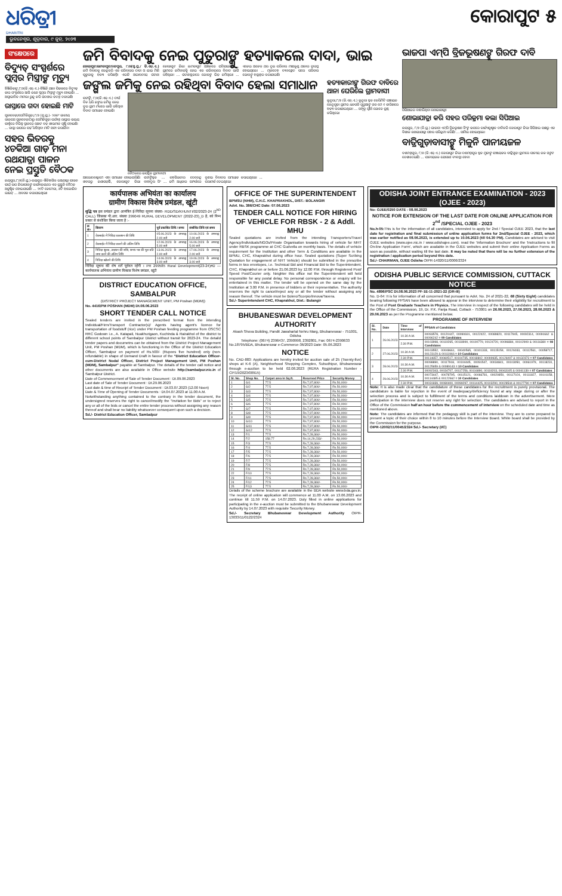ଧରିତ୍ରୀ
DHARITRI
ଭୁବନେଶ୍ୱର, ଶୁକ୍ରବାର, ୯ ଜୁନ୍, ୨୦୨୩
କୋରାପୁଟ ୫
ସଂକ୍ଷେପରେ
ବିଦ୍ୟୁତ୍ ସଂସ୍ପର୍ଶରେ ପ୍ଲମ୍ବର ମିସ୍ତ୍ରୀଙ୍କ ମୃତ୍ୟୁ
ହିଞ୍ଜିଳିକାଟୁ,୮/୬(ଡି.ଏନ୍.ଏ.)-ହିଞ୍ଜିଳି ଥାନା ପିତଳରେ ବିଦ୍ୟୁତ୍ ତାର ସଂସ୍ପର୍ଶରେ ଆସି ଜଣେ ପ୍ଲମ୍ବର ମିସ୍ତ୍ରୀଙ୍କ ମୃତ୍ୟୁ ହୋଇଛି। ... ଅସ୍ୱାଭାବିକ ମାମଲା ରୁଜୁ କରି ଘଟଣାର ତଦନ୍ତ ଚଳାଇଛି।
ରାସ୍ତାରେ ଗଦା ହୋଇଛି ମାଟି
ସୁନାବେଡ଼ା/ସେମିଳିଗୁଡ଼ା,୮/୬ (ସ୍ୱ.ପ୍ର.)- ୨୬ନଂ ଜାତୀୟ ରାଜପଥ ସୁନାବେଡ଼ାଠାରୁ ସେମିଳିଗୁଡ଼ା ପର୍ଯ୍ୟନ୍ତ ରାସ୍ତାର ଉଭୟ ପାର୍ଶ୍ୱରେ ବିଭିନ୍ନ ସ୍ଥାନରେ ଛୋଟ ବଡ଼ ଖାଲମାନ ସୃଷ୍ଟି ହୋଇଛି। ... ରାସ୍ତା ଉପରେ ପଡ଼ି ରହିଥିବା ମାଟି ସଫା କରାଯିବ।
ସହର ଭିତରକୁ ୪ଚକିଆ ଗାଡ଼ି ମନା ରଥଯାତ୍ରା ପାଳନ ନେଇ ପ୍ରସ୍ତୁତି ବୈଠକ
ଜୟପୁର,୮/୬(ନି.ପ୍ର.)-ଜୟପୁର ଐତିହାସିକ ରଥଯାତ୍ରା ପାଳନ ପାଇଁ ଉପ ଜିଲାପାଳଙ୍କ କାର୍ଯ୍ୟାଳୟରେ ଏକ ପ୍ରସ୍ତୁତି ବୈଠକ ଅନୁଷ୍ଠିତ ହୋଇଯାଇଛି। ... ୨୧ଟି କେମେରା, ୬ଟି ହାଲୋଜିନ ଲାଇଟ୍ ... ଅବଗତ କରାଯାଇଥିଲା।
ଜମି ବିବାଦକୁ ନେଇ ପୁତୁରାଙ୍କୁ ହତ୍ୟାକଲେ ଦାଦା, ଭାଇ
କୋରାପୁଟ/ଲମତାପୁଟ/ନନ୍ଦପୁର, ୮/୬(ସ୍ୱ.ପ୍ର./ ଡି.ଏନ୍.ଏ.) ଜମି ବିବାଦକୁ କେନ୍ଦ୍ରକରି ଏକ ପରିବାରର ଦାଦା ଓ ଭାଇ ମିଶି ପୁତୁରାକୁ ହତ୍ୟା କରିଛନ୍ତି। ଏଭଳି ଅଭାବନୀୟ ଘଟଣା କୋରାପୁଟ ଜିଲା ଲମତାପୁଟ ଅଞ୍ଚଳରେ ଘଟିଯାଇଛି। ... ଗ୍ରାମରେ ଜମିବାଡ଼ିକୁ ନେଇ ଏକ ପରିବାରରେ ବିବାଦ ଲାଗି ରହିଥିଲା। ... ଘଟଣାସ୍ଥଳରେ ଲୋକଙ୍କ ଭିଡ଼ ଜମିଥିଲା। ... ଏନେଇ ଅନେକ ଥର ଦୁଇ ପରିବାର ମାଛକୁଣ୍ଡ ଥାନାର ଦ୍ୱାରସ୍ଥ ହୋଇଥିଲେ। ... ମୃତଦେହ ବ୍ୟବଚ୍ଛେଦ ପରେ ପରିବାର ଲୋକଙ୍କୁ ହସ୍ତାନ୍ତର କରାଯାଇଛି।
ଜଙ୍ଗଲ ଜମିକୁ ନେଇ ରହିଥିବା ବିବାଦ ହେଲା ସମାଧାନ
ପଟାଙ୍ଗି, ୮/୬(ଡି.ଏନ୍.ଏ.) ଦୀର୍ଘ ଦିନ ଧରି ଜଙ୍ଗଲ ଜମିକୁ ନେଇ ଦୁଇ ଗ୍ରାମ ମଧ୍ୟରେ ଲାଗି ରହିଥିବା ବିବାଦ ସମାଧାନ ହୋଇଛି।
ବୈଠକରେ ଉପସ୍ଥିତ ଗ୍ରାମବାସୀ।
ଆଲୋଚନାକ୍ରମେ ଏହା ସମାଧାନ ହୋଇପାରିଛି। ଖବରରୁ ଜଣାପଡ଼ିଛି, କୋରାପୁଟ ଜିଲା ପଟାଙ୍ଗିବ୍ଲକ ... ତହସିଲଦାର ଦେବେନ୍ଦ୍ର ବାହାଦୁର ସିଂ ... ଜମି ଅଧିକାର ସମ୍ପର୍କରେ ବୁଝାଇ ବିବାଦର ସମାଧାନ କରାଇଥିଲେ। ... ପରାମର୍ଶ ଦେଇଥିଲେ।
ହତ୍ୟାକାରୀଙ୍କୁ ଗିରଫ ଦାବିରେ ଥାନା ଘେରିଲେ ଗ୍ରାମବାସୀ
କୁନ୍ଦୁରା,୮/୬ (ଡି.ଏନ୍.ଏ.) କୁନ୍ଦୁରା ବ୍ଲକ କେରିମିଟି ପଞ୍ଚାୟତ କେନ୍ଦୁଗୁଡ଼ା ଗ୍ରାମର ଧନପତି ଗୁରୁଆଙ୍କୁ ଗତ ମେ ୧ ତାରିଖରେ ହତ୍ୟା କରାଯାଇଥିଲା। ... ସମ୍ପୃକ୍ତ ସ୍ୱାର୍ଥ ଲୋକେ ପ୍ରଶ୍ନ କରିଥିଲେ।
ଭାଜପା ଏମ୍‌ପି ବ୍ରିଜଭୂଷଣଙ୍କୁ ଗିରଫ ଦାବି
ସିପିଆଇର ବାହାରିଥିବା ଶୋଭାଯାତ୍ରା।
ଶୋଭାଯାତ୍ରା କରି ସହର ପରିକ୍ରମା କଲା ସିପିଆଇ
ଜୟପୁର, ୮/୬ (ନି.ପ୍ର.) ଭାଜପା ଏମ୍‌ପି ବ୍ରିଜଭୂଷଣ ସିଂଙ୍କ ଉପରେ କାର୍ଯ୍ୟାନୁଷ୍ଠାନ ଦାବିକରି କୋରାପୁଟ ଜିଲା ସିପିଆଇ ପକ୍ଷରୁ ଏକ ବିଶାଳ ଶୋଭାଯାତ୍ରା ସହର ପରିକ୍ରମା କରିଛି। ... ସାମିଲ ହୋଇଥିଲେ।
ବାତ୍ରିଗୁଡ଼ାବାସୀଙ୍କୁ ମିଳୁନି ପାନୀୟଜଳ
ଦଶମନ୍ତପୁର, ୮/୬ (ଡି.ଏନ୍.ଏ.) କୋରାପୁଟ ଜିଲା ଦଶମନ୍ତପୁର ବ୍ଲକ ମୁଜାଙ୍ଗ ପଞ୍ଚାୟତର ବାତ୍ରିଗୁଡ଼ା ଗ୍ରାମରେ ପାନୀୟ ଜଳ ସଙ୍କଟ ଦେଖାଦେଇଛି। ... ପାନୀୟଜଳ ଯୋଗାଣ ବ୍ୟବସ୍ଥା ହେବ।
कार्यपालक अभियंता का कार्यालय
ग्रामीण विकास विशेष प्रमंडल, खूंटी
शुद्धि पत्र इस प्रमंडल द्वारा आमंत्रित ई-निविदा सूचना संख्या- RDD/SD/KHUNTI/02/2023-24 (2<sup>ND</sup> CALL) जिसका पी.आर. संख्या 299049 RURAL DEVELOPMENT (2022-23)_D है, को निम्न प्रकार से संशोधित किया जाता है :-
| क्र सं० | विवरण | पूर्व प्रकाशित तिथि / समय | संशोधित तिथि एवं समय |
| --- | --- | --- | --- |
| 1 | वेबसाईट में निविदा प्रकाशन की तिथि | 05.06.2023 के अपराह्न 2.00 बजे | 10.06.2023 के अपराह्न 2.00 बजे |
| 2 | वेबसाईट में निविदा डालने की अंतिम तिथि | 12.06.2023 के अपराह्न 5.00 बजे | 16.06.2023 के अपराह्न 5.00 बजे |
| 3 | निविदा शुल्क, अग्रधन की राशि, शपथ पत्र की मूल प्रति जमा करने की अंतिम तिथि | 13.06.2023 के अपराह्न 2.00 बजे | 17.06.2023 के अपराह्न 2.00 बजे |
| 4 | निविदा खोलने की तिथि | 14.06.2023 के अपराह्न 3.00 बजे | 19.06.2023 के अपराह्न 3.00 बजे |
निविदा सूचना की शेष शर्तें पूर्ववत रहेंगी । PR 299585 Rural Development(23-24)#D — कार्यपालक अभियंता ग्रामीण विकास विशेष प्रमंडल, खूंटी
DISTRICT EDUCATION OFFICE, SAMBALPUR
(DISTRICT PROJECT MANAGEMENT UNIT, PM Poshan (MDM))No. 4416/PM POSHAN (MDM) Dt.08.06.2023
SHORT TENDER CALL NOTICE
Sealed tenders are invited in the prescribed format from the intending Individual/Firm/Transport Contractor(s)/ Agents having agent's licence for transportation of foodstuff (rice) under PM Poshan feeding programme from OSCSC RRC Godown i.e., A. Katapali, Nuakhurigaon, Kuchinda & Rairakhol of the district to different school points of Sambalpur District without transit for 2023-24. The detaild tender papers and documetns can be obtained from the District Project Management Unit, PM Poshan (MDM), which is functioning in the Office of the District Education Officer, Sambalpur on payment of Rs.500/- (Rupees five hundred) only (non-refundable) in shape of Demand Draft in favour of the "District Education Officer-cum-District Nodal Officer, District Project Management Unit, PM Poshan (MDM), Sambalpur" payable at Sambalpur. The details of the tender call notice and other documents are also available in Office website http://sambalpur.nic.in of Sambalpur District.
Date of Commencement of Sale of Tender Document : Dt.09.06.2023
Last date of Sale of Tender Document : Dt.29.06.2023
Last date & time of Receipt of Tender Document : Dt.03.07.2023 (12.00 Noon)
Date & Time of Opening of Tender Documents : Dt.04.07.2023 at 11.00 A.M.
Notwithstanding anything contained to the contrary in the tender document, the undersigned reserves the right to cancel/modify the "Invitation for Bids" or to reject any or all of the bids or cancel the entire tender process without assigning any reason thereof and shall bear no liability whatsoever consequent upon such a decision.
Sd./- District Education Officer, Sambalpur
OFFICE OF THE SUPERINTENDENT
BPMSU (NHM), C.H.C. KHAPRAKHOL, DIST.: BOLANGIR
Advt. No. 386/CHC Date: 07.06.2023
TENDER CALL NOTICE FOR HIRING OF VEHICLE FOR RBSK - 2 & Addl. MHU
Sealed quotations are invited from the intending Transporters/Travel Agency/Individuals/NGOs/Private Organisation towards hiring of vehicle for MHT under RBSK programme at CHC Gudvella on monthly basis. The details of vehicle requirement for the Institution and other Term & Conditions are available in the BPMU, CHC, Khaprakhol during office hour. Sealed quotations (Super Scribing Quotation for engagement of NHT Vehicle) should be submitted in the prescribe forms in two envelopes, i.e. Technical Bid and Financial Bid to the Superintendent, CHC, Khaprakhol on or before 21.06.2023 by 12.00 P.M. through Registered Post/ Speed Post/Courier only. Neighter this office not the Superintendent will held responsible for any postal delay. No personal correspondence or enquiry will be entertained in this matter. The tender will be opened on the same day by the Institution at 3.00 P.M. in presence of bidders or their representative. The authority reserves the right to cancel/reject any or all the tender without assigning any reason thereof. The vehicle must be Bolero/Scorpio/Innova/Tavera.
Sd./- Superintendent CHC, Khaprakhol, Dist.: Bolangir
BHUBANESWAR DEVELOPMENT AUTHORITY
Akash Shova Building, Pandit Jawaharlal Nehru Marg, Bhubaneswar - 751001, Odisha
Telephone: (0674) 2396437, 2390998, 2392801, Fax: 0674-2390633No.18795/BDA, Bhubaneswar e-Commerce-36/2023 Date: 05.06.2023
NOTICE
No. CAD-883: Applications are hereby invited for auction sale of 25 (Twenty-five) shops at K-6 (A), Neighborhood Shopping Complex, Subudhipur, Bhubaneswar through e-auction to be held 02.08.2023 (RERA Registration Number - CP/19/2023/00915)
| Sl. No. | Shop No. | Carpet area in Sq.ft. | Reserved Price | Security Money |
| --- | --- | --- | --- | --- |
| 1 | G/1 | 77.5 | Rs.7,97,800/- | Rs.50,000/- |
| 2 | G/2 | 77.5 | Rs.7,97,800/- | Rs.50,000/- |
| 3 | G/3 | 77.5 | Rs.7,97,800/- | Rs.50,000/- |
| 4 | G/4 | 77.5 | Rs.7,97,800/- | Rs.50,000/- |
| 5 | G/5 | 77.5 | Rs.7,97,800/- | Rs.50,000/- |
| 6 | G/6 | 77.5 | Rs.7,97,800/- | Rs.50,000/- |
| 7 | G/7 | 77.5 | Rs.7,97,800/- | Rs.50,000/- |
| 8 | G/8 | 77.5 | Rs.7,97,800/- | Rs.50,000/- |
| 9 | G/9 | 77.5 | Rs.7,97,800/- | Rs.50,000/- |
| 10 | G/10 | 77.5 | Rs.7,97,800/- | Rs.50,000/- |
| 11 | G/11 | 77.5 | Rs.7,97,800/- | Rs.50,000/- |
| 12 | G/12 | 77.5 | Rs.7,97,800/- | Rs.50,000/- |
| 13 | F/1 | 77.5 | Rs.7,28,360/- | Rs.50,000/- |
| 14 | F/2 | 158.77 | Rs.14,29,233/- | Rs.50,000/- |
| 15 | F/3 | 77.5 | Rs.7,28,360/- | Rs.50,000/- |
| 16 | F/4 | 77.5 | Rs.7,28,360/- | Rs.50,000/- |
| 17 | F/5 | 77.5 | Rs.7,28,360/- | Rs.50,000/- |
| 18 | F/6 | 77.5 | Rs.7,28,360/- | Rs.50,000/- |
| 19 | F/7 | 77.5 | Rs.7,28,360/- | Rs.50,000/- |
| 20 | F/8 | 77.5 | Rs.7,28,360/- | Rs.50,000/- |
| 21 | F/9 | 77.5 | Rs.7,28,360/- | Rs.50,000/- |
| 22 | F/10 | 77.5 | Rs.7,28,360/- | Rs.50,000/- |
| 23 | F/11 | 77.5 | Rs.7,28,360/- | Rs.50,000/- |
| 24 | F/12 | 77.5 | Rs.7,28,360/- | Rs.50,000/- |
| 25 | F/13 | 77.5 | Rs.7,28,360/- | Rs.50,000/- |
Details of the scheme brochure are available in the BDA website www.bda.gov.in. The receipt of online application will commence at 11.00 A.M. on 13.06.2023 and continue till 11.59 P.M. on 14.07.2023. Duly filled in online applications for participating in the e-auction must be submitted to the Bhubaneswar Development Authority by 14.07.2023 with requisite Security Money.
Sd./- Secretary Bhubaneswar Development Authority OIPR-13033/11/0122/2324
ODISHA JOINT ENTRANCE EXAMINATION - 2023 (OJEE - 2023)
No: OJEE/0250 DATE : 08.06.2023
NOTICE FOR EXTENSION OF THE LAST DATE FOR ONLINE APPLICATION FOR 2<sup>nd</sup> /SPECIAL OJEE - 2023
No.h-05: This is for the information of all candidates, interested to apply for 2nd / Special OJEE 2023, that the last date for registration and final submission of online application forms for 2nd/Special OJEE - 2023, which was earlier notified as 08.06.2023, is extended up to 10.06.2023 (till 04.30 PM). Candidates are advised to visit OJEE websites (www.ojee.nic.in / www.odishajee.com). read the 'Information Brochure' and the 'Instructions to fill On-line Application Form', which are available in the OJEE websites and submit their online Application Forms as soon as possible, without waiting till the last date. It may be noted that there will be no further extension of the registration / application period beyond this date.
Sd./- CHAIRMAN, OJEE Odisha OIPR-14020/11/0006/2324
ODISHA PUBLIC SERVICE COMMISSION, CUTTACK
NOTICE
No. 4896/PSC Dt.08.06.2023 PF-1E-11-2021-22 (DR-III)
No. D-64: It is for information of all concerned that pursuant to Advt. No. 24 of 2021-22, 68 (Sixty Eight) candidates bearing following PPSAN have been allowed to appear in the interview to determine their eligibility for recruitment to the Post of Post Graduate Teachers in Physics. The interview in respect of the following candidates will be held in the Office of the Commission, 19, Dr. P.K. Parija Road, Cuttack - 753001 on 26.06.2023, 27.06.2023, 28.06.2023 & 29.06.2023 as per the Programme mentioned below.
PROGRAMME OF INTERVIEW
| Sl. No. | Date | Time of Interview | PPSAN of Candidates |
| --- | --- | --- | --- |
| 1 | 26.06.2023 | 10.30 A.M. | 00093578, 00120447, 00090691, 00122422, 00089820, 00117945, 00092314, 00091662 & 00096242 = 09 Candidates |
| | | 2.30 P.M. | 00103998, 00119265, 00118990, 00100779, 00124720, 00096884, 00102909 & 00116380 = 08 Candidates |
| 2 | 27.06.2023 | 10.30 A.M. | 00103552, 00048661, 00040565, 00101333, 00115159, 00126033, 00112561, 00058717, 00123129 & 00111966 = 10 Candidates |
| | | 2.30 P.M. | 00114657, 00060517, 00104735, 00018802, 00099935, 00126097 & 00132373 = 07 Candidates |
| 3 | 28.06.2023 | 10.30 A.M. | 00098890, 00117918, 00104445, 00091547, 00034841, 00103050, 00061979, 00118231, 00125659 & 00089143 = 10 Candidates |
| | | 2.30 P.M. | 00092343, 00034707, 00117256, 00116890, 00118203, 00063105 & 00041139 = 07 Candidates |
| 4 | 29.06.2023 | 10.30 A.M. | 00073447, 00078795, 00115121, 00066781, 00020850, 00117024, 00111827, 00101158, 00114485 & 00122662 = 10 Candidates |
| | | 2.30 P.M. | 00031839, 00080400, 00099297, 00114425, 00103290, 00028544 & 00127790 = 07 Candidates |
Note: It is also made clear that the candidature of these candidates for the recruitment is purely provisional. The candidature is liable for rejection in the event of inadequacy/deficiency found at any stage during or after the selection process and is subject to fulfillment of the terms and conditions laiddown in the advertisement. Mere participation in the interview does not reserve any right for selection. The candidates are advised to report in the Office of the Commission half an hour before the commencement of interview on the scheduled date and time as mentioned above.
Note: The candidates are informed that the pedagogy skill is part of the interview. They are to come prepared to present a topic of their choice within 8 to 10 minutes before the Interview Board. White board shall be provided by the Commission for the purpose.
OIPR-12002/11/0045/2324 Sd./- Secretary (I/C)